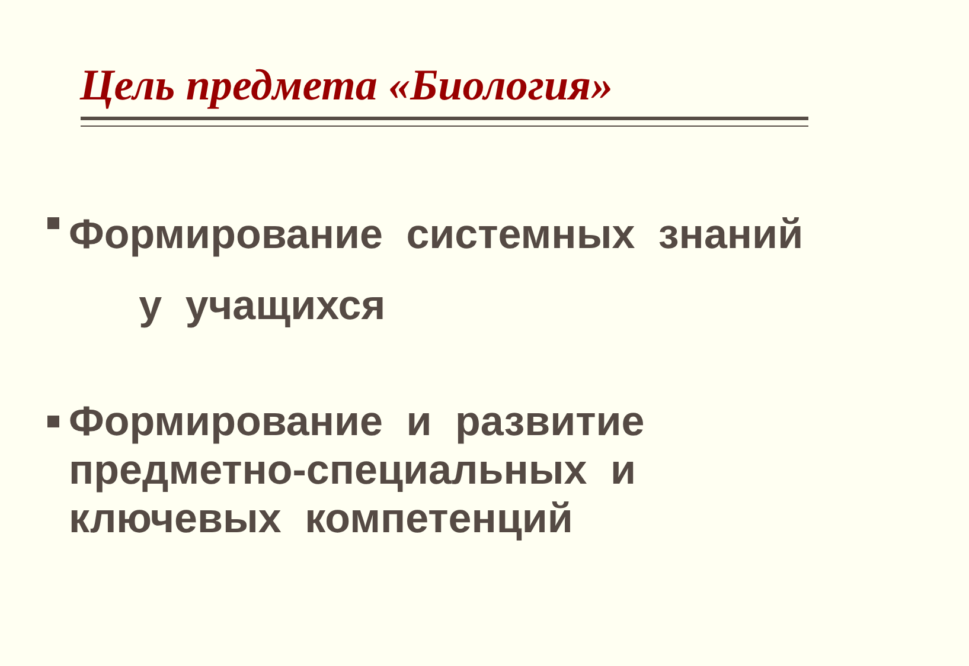Цель предмета «Биология»
Формирование системных знаний
у учащихся
Формирование и развитие предметно-специальных и ключевых компетенций